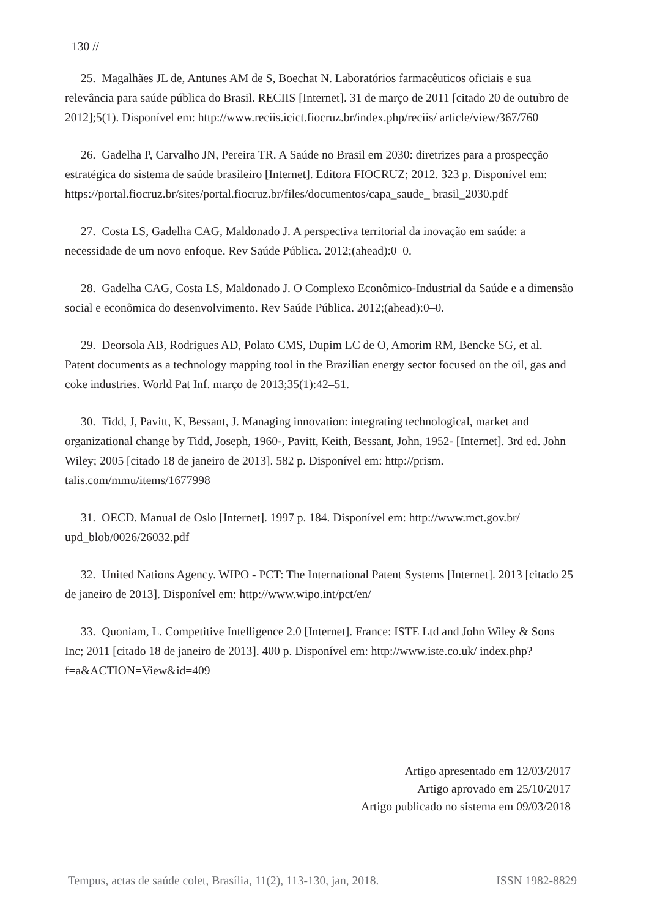130 //
25. Magalhães JL de, Antunes AM de S, Boechat N. Laboratórios farmacêuticos oficiais e sua relevância para saúde pública do Brasil. RECIIS [Internet]. 31 de março de 2011 [citado 20 de outubro de 2012];5(1). Disponível em: http://www.reciis.icict.fiocruz.br/index.php/reciis/ article/view/367/760
26. Gadelha P, Carvalho JN, Pereira TR. A Saúde no Brasil em 2030: diretrizes para a prospecção estratégica do sistema de saúde brasileiro [Internet]. Editora FIOCRUZ; 2012. 323 p. Disponível em: https://portal.fiocruz.br/sites/portal.fiocruz.br/files/documentos/capa_saude_ brasil_2030.pdf
27. Costa LS, Gadelha CAG, Maldonado J. A perspectiva territorial da inovação em saúde: a necessidade de um novo enfoque. Rev Saúde Pública. 2012;(ahead):0–0.
28. Gadelha CAG, Costa LS, Maldonado J. O Complexo Econômico-Industrial da Saúde e a dimensão social e econômica do desenvolvimento. Rev Saúde Pública. 2012;(ahead):0–0.
29. Deorsola AB, Rodrigues AD, Polato CMS, Dupim LC de O, Amorim RM, Bencke SG, et al. Patent documents as a technology mapping tool in the Brazilian energy sector focused on the oil, gas and coke industries. World Pat Inf. março de 2013;35(1):42–51.
30. Tidd, J, Pavitt, K, Bessant, J. Managing innovation: integrating technological, market and organizational change by Tidd, Joseph, 1960-, Pavitt, Keith, Bessant, John, 1952- [Internet]. 3rd ed. John Wiley; 2005 [citado 18 de janeiro de 2013]. 582 p. Disponível em: http://prism. talis.com/mmu/items/1677998
31. OECD. Manual de Oslo [Internet]. 1997 p. 184. Disponível em: http://www.mct.gov.br/ upd_blob/0026/26032.pdf
32. United Nations Agency. WIPO - PCT: The International Patent Systems [Internet]. 2013 [citado 25 de janeiro de 2013]. Disponível em: http://www.wipo.int/pct/en/
33. Quoniam, L. Competitive Intelligence 2.0 [Internet]. France: ISTE Ltd and John Wiley & Sons Inc; 2011 [citado 18 de janeiro de 2013]. 400 p. Disponível em: http://www.iste.co.uk/ index.php?f=a&ACTION=View&id=409
Artigo apresentado em 12/03/2017
Artigo aprovado em 25/10/2017
Artigo publicado no sistema em 09/03/2018
Tempus, actas de saúde colet, Brasília, 11(2), 113-130, jan, 2018. ISSN 1982-8829